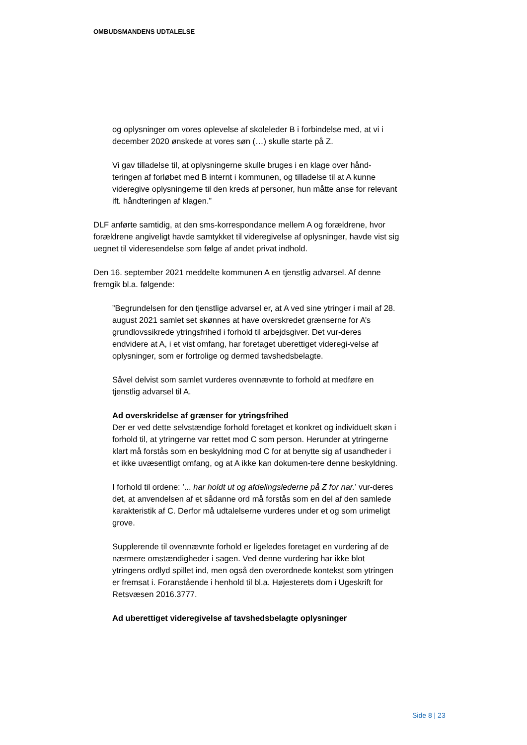OMBUDSMANDENS UDTALELSE
og oplysninger om vores oplevelse af skoleleder B i forbindelse med, at vi i december 2020 ønskede at vores søn (…) skulle starte på Z.
Vi gav tilladelse til, at oplysningerne skulle bruges i en klage over hånd-teringen af forløbet med B internt i kommunen, og tilladelse til at A kunne videregive oplysningerne til den kreds af personer, hun måtte anse for relevant ift. håndteringen af klagen.”
DLF anførte samtidig, at den sms-korrespondance mellem A og forældrene, hvor forældrene angiveligt havde samtykket til videregivelse af oplysninger, havde vist sig uegnet til videresendelse som følge af andet privat indhold.
Den 16. september 2021 meddelte kommunen A en tjenstlig advarsel. Af denne fremgik bl.a. følgende:
”Begrundelsen for den tjenstlige advarsel er, at A ved sine ytringer i mail af 28. august 2021 samlet set skønnes at have overskredet grænserne for A’s grundlovssikrede ytringsfrihed i forhold til arbejdsgiver. Det vur-deres endvidere at A, i et vist omfang, har foretaget uberettiget videregi-velse af oplysninger, som er fortrolige og dermed tavshedsbelagte.
Såvel delvist som samlet vurderes ovennævnte to forhold at medføre en tjenstlig advarsel til A.
Ad overskridelse af grænser for ytringsfrihed
Der er ved dette selvstændige forhold foretaget et konkret og individuelt skøn i forhold til, at ytringerne var rettet mod C som person. Herunder at ytringerne klart må forstås som en beskyldning mod C for at benytte sig af usandheder i et ikke uvæsentligt omfang, og at A ikke kan dokumen-tere denne beskyldning.
I forhold til ordene: ’... har holdt ut og afdelingslederne på Z for nar.’ vur-deres det, at anvendelsen af et sådanne ord må forstås som en del af den samlede karakteristik af C. Derfor må udtalelserne vurderes under et og som urimeligt grove.
Supplerende til ovennævnte forhold er ligeledes foretaget en vurdering af de nærmere omstændigheder i sagen. Ved denne vurdering har ikke blot ytringens ordlyd spillet ind, men også den overordnede kontekst som ytringen er fremsat i. Foranstående i henhold til bl.a. Højesterets dom i Ugeskrift for Retsvæsen 2016.3777.
Ad uberettiget videregivelse af tavshedsbelagte oplysninger
Side 8 | 23